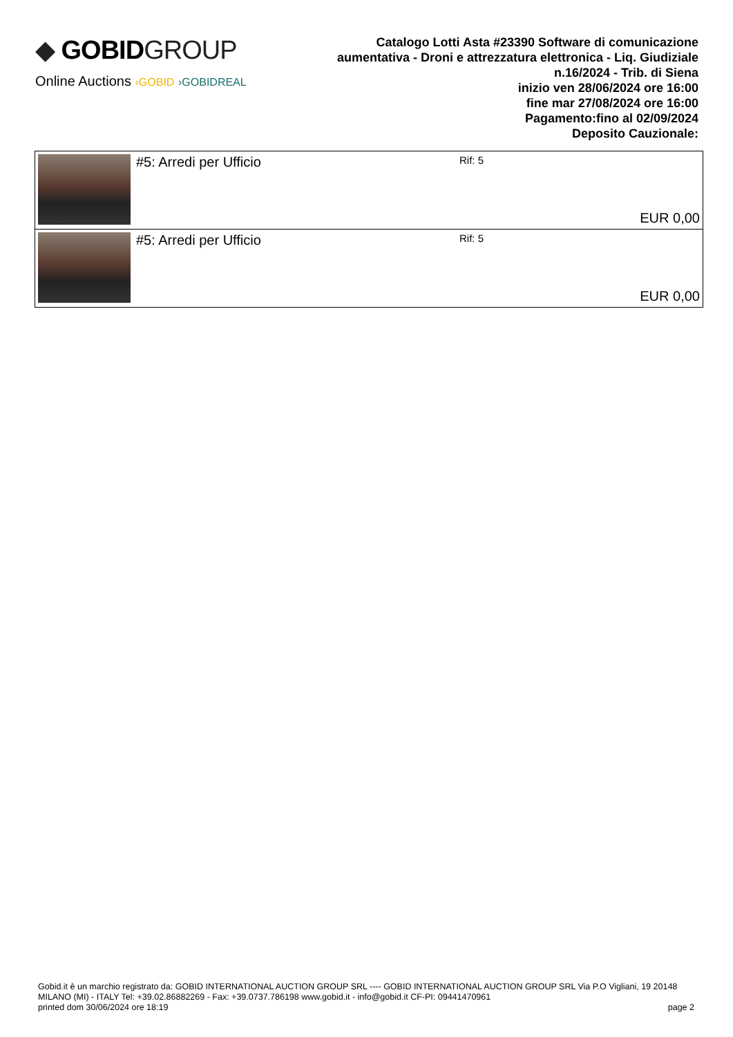◆ GOBIDGROUP
Online Auctions ›GOBID ›GOBIDREAL
Catalogo Lotti Asta #23390 Software di comunicazione aumentativa - Droni e attrezzatura elettronica - Liq. Giudiziale n.16/2024 - Trib. di Siena
inizio ven 28/06/2024 ore 16:00
fine mar 27/08/2024 ore 16:00
Pagamento:fino al 02/09/2024
Deposito Cauzionale:
| | #5: Arredi per Ufficio | Rif: 5 | EUR 0,00 |
| | #5: Arredi per Ufficio | Rif: 5 | EUR 0,00 |
Gobid.it è un marchio registrato da: GOBID INTERNATIONAL AUCTION GROUP SRL ---- GOBID INTERNATIONAL AUCTION GROUP SRL Via P.O Vigliani, 19 20148 MILANO (MI) - ITALY Tel: +39.02.86882269 - Fax: +39.0737.786198 www.gobid.it - info@gobid.it CF-PI: 09441470961
printed dom 30/06/2024 ore 18:19 page 2